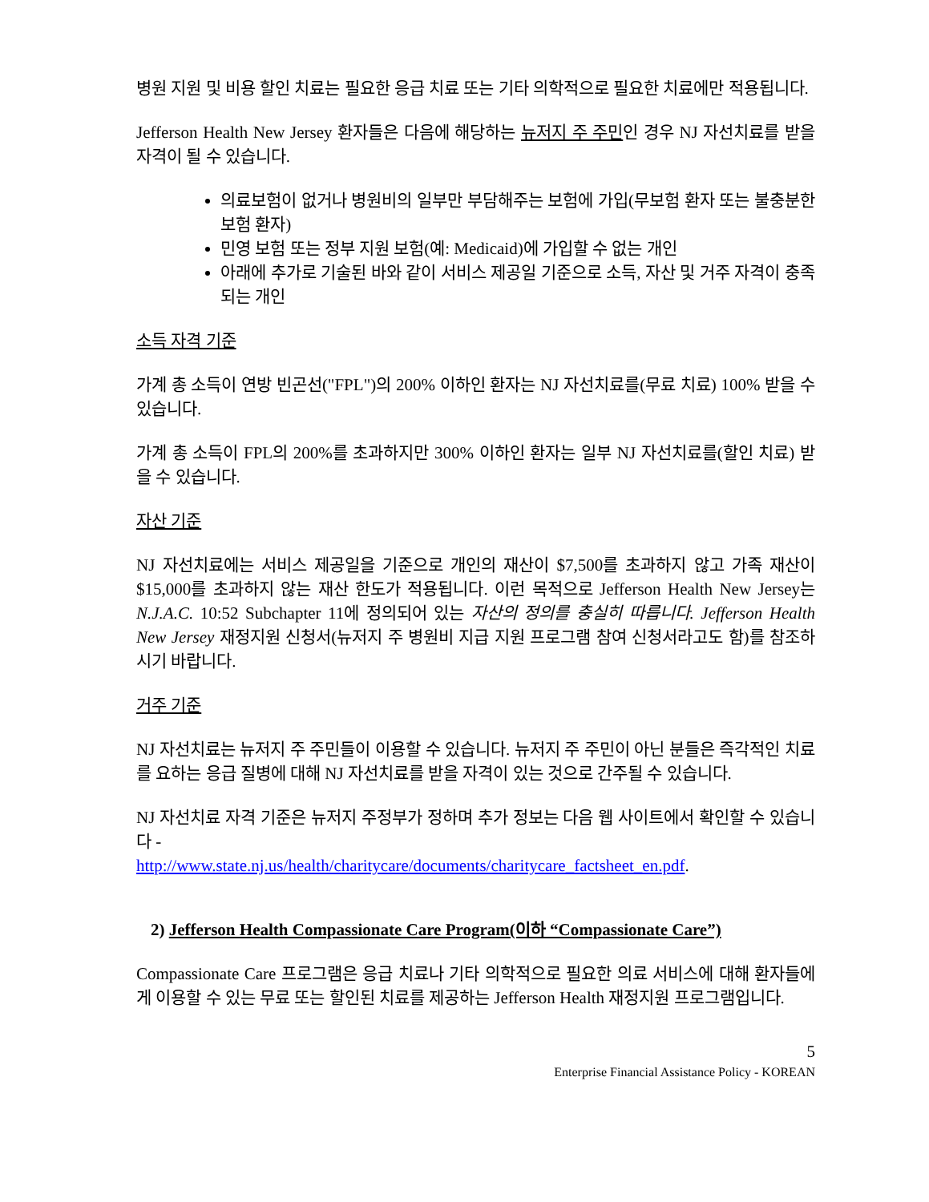병원 지원 및 비용 할인 치료는 필요한 응급 치료 또는 기타 의학적으로 필요한 치료에만 적용됩니다.
Jefferson Health New Jersey 환자들은 다음에 해당하는 뉴저지 주 주민인 경우 NJ 자선치료를 받을 자격이 될 수 있습니다.
의료보험이 없거나 병원비의 일부만 부담해주는 보험에 가입(무보험 환자 또는 불충분한 보험 환자)
민영 보험 또는 정부 지원 보험(예: Medicaid)에 가입할 수 없는 개인
아래에 추가로 기술된 바와 같이 서비스 제공일 기준으로 소득, 자산 및 거주 자격이 충족되는 개인
소득 자격 기준
가계 총 소득이 연방 빈곤선("FPL")의 200% 이하인 환자는 NJ 자선치료를(무료 치료) 100% 받을 수 있습니다.
가계 총 소득이 FPL의 200%를 초과하지만 300% 이하인 환자는 일부 NJ 자선치료를(할인 치료) 받을 수 있습니다.
자산 기준
NJ 자선치료에는 서비스 제공일을 기준으로 개인의 재산이 $7,500를 초과하지 않고 가족 재산이 $15,000를 초과하지 않는 재산 한도가 적용됩니다. 이런 목적으로 Jefferson Health New Jersey는 N.J.A.C. 10:52 Subchapter 11에 정의되어 있는 자산의 정의를 충실히 따릅니다. Jefferson Health New Jersey 재정지원 신청서(뉴저지 주 병원비 지급 지원 프로그램 참여 신청서라고도 함)를 참조하시기 바랍니다.
거주 기준
NJ 자선치료는 뉴저지 주 주민들이 이용할 수 있습니다. 뉴저지 주 주민이 아닌 분들은 즉각적인 치료를 요하는 응급 질병에 대해 NJ 자선치료를 받을 자격이 있는 것으로 간주될 수 있습니다.
NJ 자선치료 자격 기준은 뉴저지 주정부가 정하며 추가 정보는 다음 웹 사이트에서 확인할 수 있습니다 -
http://www.state.nj.us/health/charitycare/documents/charitycare_factsheet_en.pdf.
2) Jefferson Health Compassionate Care Program(이하 “Compassionate Care”)
Compassionate Care 프로그램은 응급 치료나 기타 의학적으로 필요한 의료 서비스에 대해 환자들에게 이용할 수 있는 무료 또는 할인된 치료를 제공하는 Jefferson Health 재정지원 프로그램입니다.
5
Enterprise Financial Assistance Policy - KOREAN